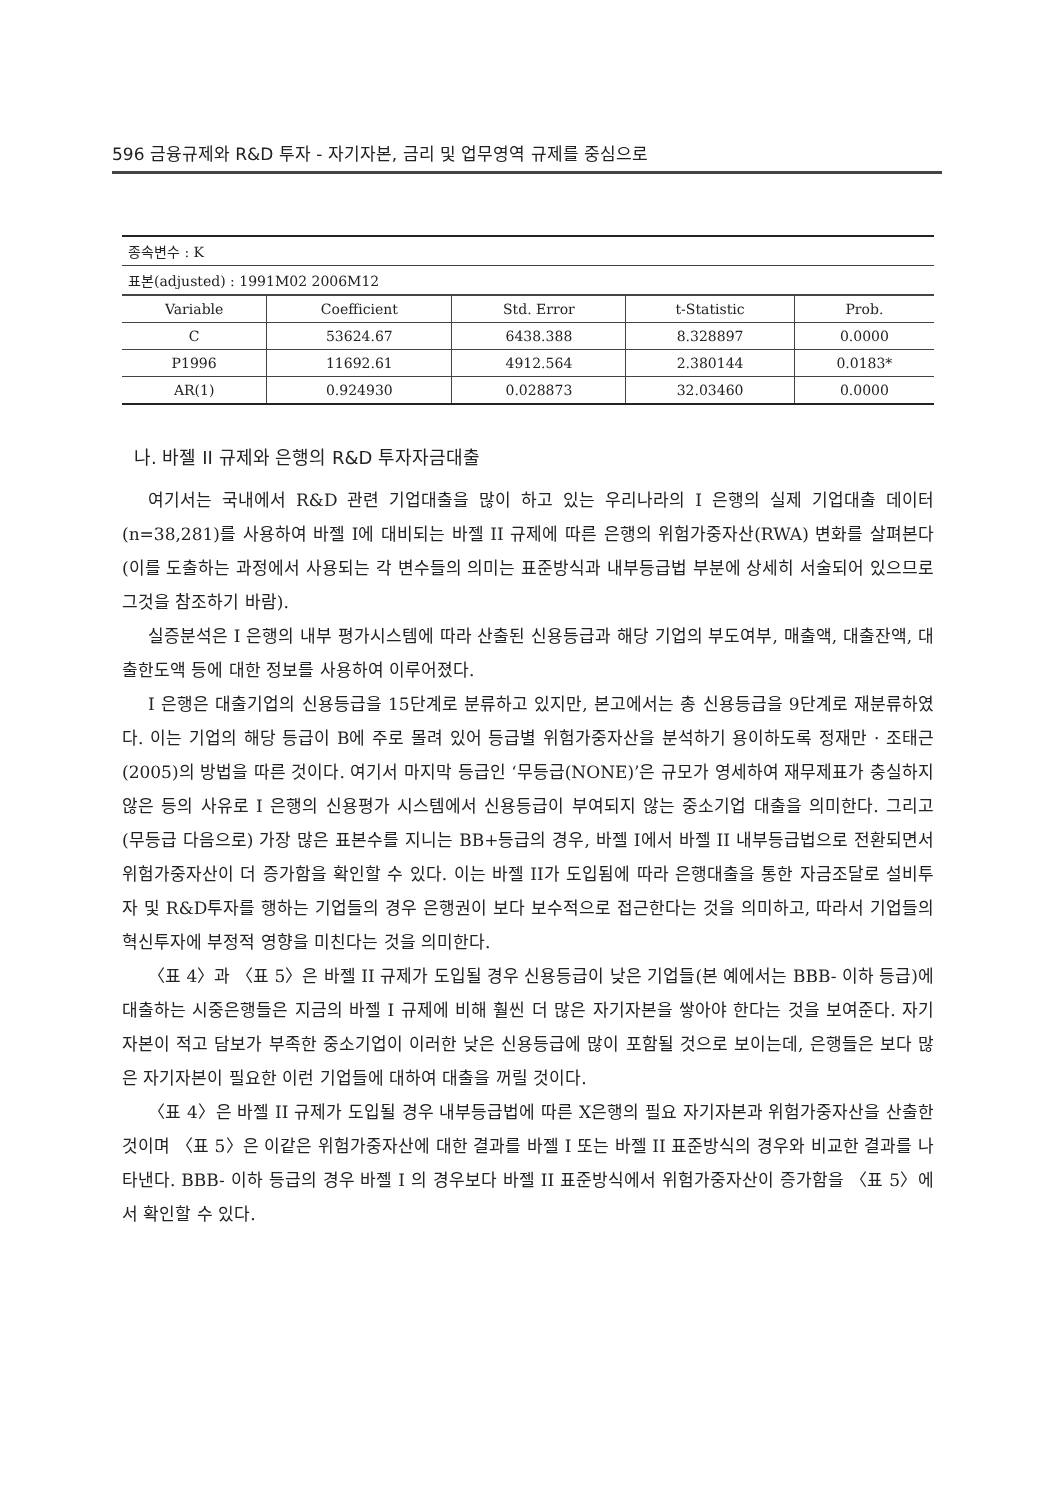596 금융규제와 R&D 투자 - 자기자본, 금리 및 업무영역 규제를 중심으로
종속변수 : K
표본(adjusted) : 1991M02 2006M12
| Variable | Coefficient | Std. Error | t-Statistic | Prob. |
| --- | --- | --- | --- | --- |
| C | 53624.67 | 6438.388 | 8.328897 | 0.0000 |
| P1996 | 11692.61 | 4912.564 | 2.380144 | 0.0183* |
| AR(1) | 0.924930 | 0.028873 | 32.03460 | 0.0000 |
나. 바젤 II 규제와 은행의 R&D 투자자금대출
여기서는 국내에서 R&D 관련 기업대출을 많이 하고 있는 우리나라의 I 은행의 실제 기업대출 데이터(n=38,281)를 사용하여 바젤 I에 대비되는 바젤 II 규제에 따른 은행의 위험가중자산(RWA) 변화를 살펴본다(이를 도출하는 과정에서 사용되는 각 변수들의 의미는 표준방식과 내부등급법 부분에 상세히 서술되어 있으므로 그것을 참조하기 바람).
실증분석은 I 은행의 내부 평가시스템에 따라 산출된 신용등급과 해당 기업의 부도여부, 매출액, 대출잔액, 대출한도액 등에 대한 정보를 사용하여 이루어졌다.
I 은행은 대출기업의 신용등급을 15단계로 분류하고 있지만, 본고에서는 총 신용등급을 9단계로 재분류하였다. 이는 기업의 해당 등급이 B에 주로 몰려 있어 등급별 위험가중자산을 분석하기 용이하도록 정재만 · 조태근(2005)의 방법을 따른 것이다. 여기서 마지막 등급인 ‘무등급(NONE)’은 규모가 영세하여 재무제표가 충실하지 않은 등의 사유로 I 은행의 신용평가 시스템에서 신용등급이 부여되지 않는 중소기업 대출을 의미한다. 그리고 (무등급 다음으로) 가장 많은 표본수를 지니는 BB+등급의 경우, 바젤 I에서 바젤 II 내부등급법으로 전환되면서 위험가중자산이 더 증가함을 확인할 수 있다. 이는 바젤 II가 도입됨에 따라 은행대출을 통한 자금조달로 설비투자 및 R&D투자를 행하는 기업들의 경우 은행권이 보다 보수적으로 접근한다는 것을 의미하고, 따라서 기업들의 혁신투자에 부정적 영향을 미친다는 것을 의미한다.
〈표 4〉과 〈표 5〉은 바젤 II 규제가 도입될 경우 신용등급이 낮은 기업들(본 예에서는 BBB- 이하 등급)에 대출하는 시중은행들은 지금의 바젤 I 규제에 비해 훨씬 더 많은 자기자본을 쌓아야 한다는 것을 보여준다. 자기자본이 적고 담보가 부족한 중소기업이 이러한 낮은 신용등급에 많이 포함될 것으로 보이는데, 은행들은 보다 많은 자기자본이 필요한 이런 기업들에 대하여 대출을 꺼릴 것이다.
〈표 4〉은 바젤 II 규제가 도입될 경우 내부등급법에 따른 X은행의 필요 자기자본과 위험가중자산을 산출한 것이며 〈표 5〉은 이같은 위험가중자산에 대한 결과를 바젤 I 또는 바젤 II 표준방식의 경우와 비교한 결과를 나타낸다. BBB- 이하 등급의 경우 바젤 I 의 경우보다 바젤 II 표준방식에서 위험가중자산이 증가함을 〈표 5〉에서 확인할 수 있다.